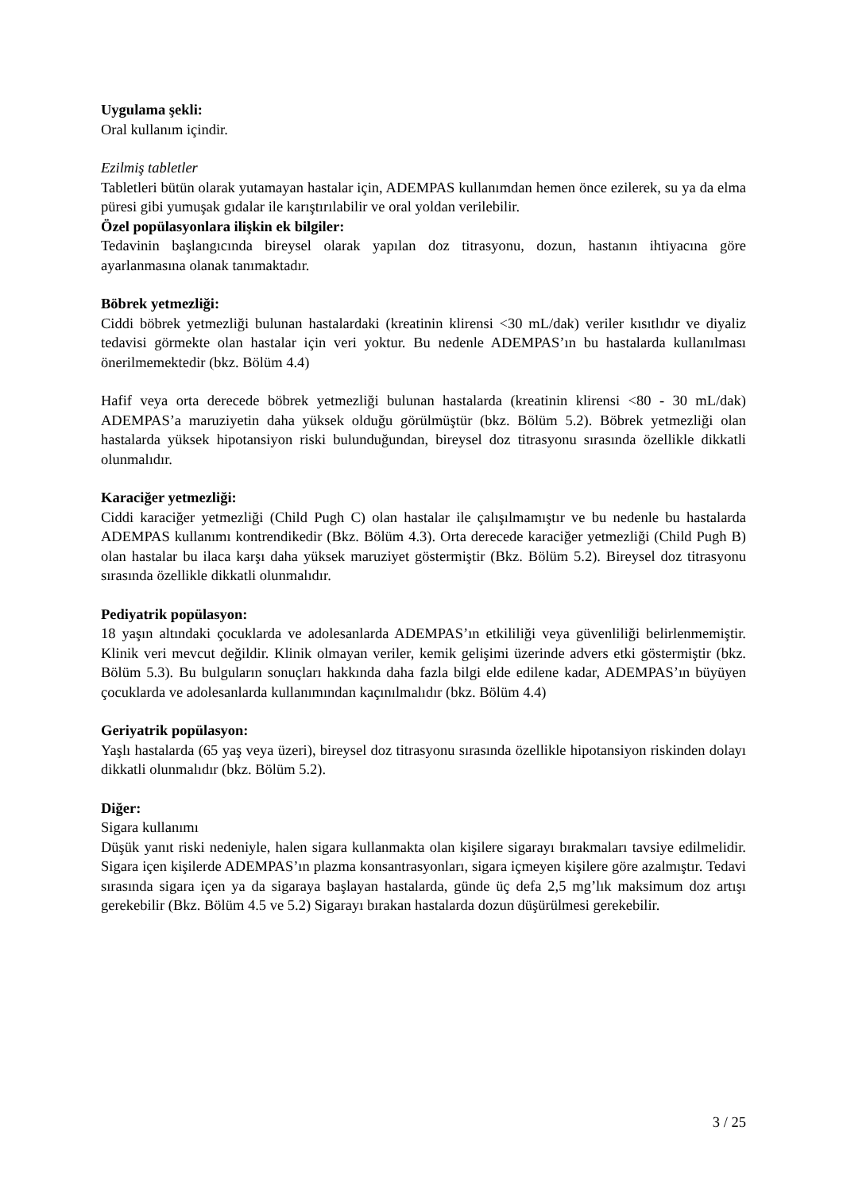Uygulama şekli:
Oral kullanım içindir.
Ezilmiş tabletler
Tabletleri bütün olarak yutamayan hastalar için, ADEMPAS kullanımdan hemen önce ezilerek, su ya da elma püresi gibi yumuşak gıdalar ile karıştırılabilir ve oral yoldan verilebilir.
Özel popülasyonlara ilişkin ek bilgiler:
Tedavinin başlangıcında bireysel olarak yapılan doz titrasyonu, dozun, hastanın ihtiyacına göre ayarlanmasına olanak tanımaktadır.
Böbrek yetmezliği:
Ciddi böbrek yetmezliği bulunan hastalardaki (kreatinin klirensi <30 mL/dak) veriler kısıtlıdır ve diyaliz tedavisi görmekte olan hastalar için veri yoktur. Bu nedenle ADEMPAS’ın bu hastalarda kullanılması önerilmemektedir (bkz. Bölüm 4.4)
Hafif veya orta derecede böbrek yetmezliği bulunan hastalarda (kreatinin klirensi <80 - 30 mL/dak) ADEMPAS’a maruziyetin daha yüksek olduğu görülmüştür (bkz. Bölüm 5.2). Böbrek yetmezliği olan hastalarda yüksek hipotansiyon riski bulunduğundan, bireysel doz titrasyonu sırasında özellikle dikkatli olunmalıdır.
Karaciğer yetmezliği:
Ciddi karaciğer yetmezliği (Child Pugh C) olan hastalar ile çalışılmamıştır ve bu nedenle bu hastalarda ADEMPAS kullanımı kontrendikedir (Bkz. Bölüm 4.3). Orta derecede karaciğer yetmezliği (Child Pugh B) olan hastalar bu ilaca karşı daha yüksek maruziyet göstermiştir (Bkz. Bölüm 5.2). Bireysel doz titrasyonu sırasında özellikle dikkatli olunmalıdır.
Pediyatrik popülasyon:
18 yaşın altındaki çocuklarda ve adolesanlarda ADEMPAS’ın etkililiği veya güvenliliği belirlenmemiştir. Klinik veri mevcut değildir. Klinik olmayan veriler, kemik gelişimi üzerinde advers etki göstermiştir (bkz. Bölüm 5.3). Bu bulguların sonuçları hakkında daha fazla bilgi elde edilene kadar, ADEMPAS’ın büyüyen çocuklarda ve adolesanlarda kullanımından kaçınılmalıdır (bkz. Bölüm 4.4)
Geriyatrik popülasyon:
Yaşlı hastalarda (65 yaş veya üzeri), bireysel doz titrasyonu sırasında özellikle hipotansiyon riskinden dolayı dikkatli olunmalıdır (bkz. Bölüm 5.2).
Diğer:
Sigara kullanımı
Düşük yanıt riski nedeniyle, halen sigara kullanmakta olan kişilere sigarayı bırakmaları tavsiye edilmelidir. Sigara içen kişilerde ADEMPAS’ın plazma konsantrasyonları, sigara içmeyen kişilere göre azalmıştır. Tedavi sırasında sigara içen ya da sigaraya başlayan hastalarda, günde üç defa 2,5 mg’lık maksimum doz artışı gerekebilir (Bkz. Bölüm 4.5 ve 5.2) Sigarayı bırakan hastalarda dozun düşürülmesi gerekebilir.
3 / 25